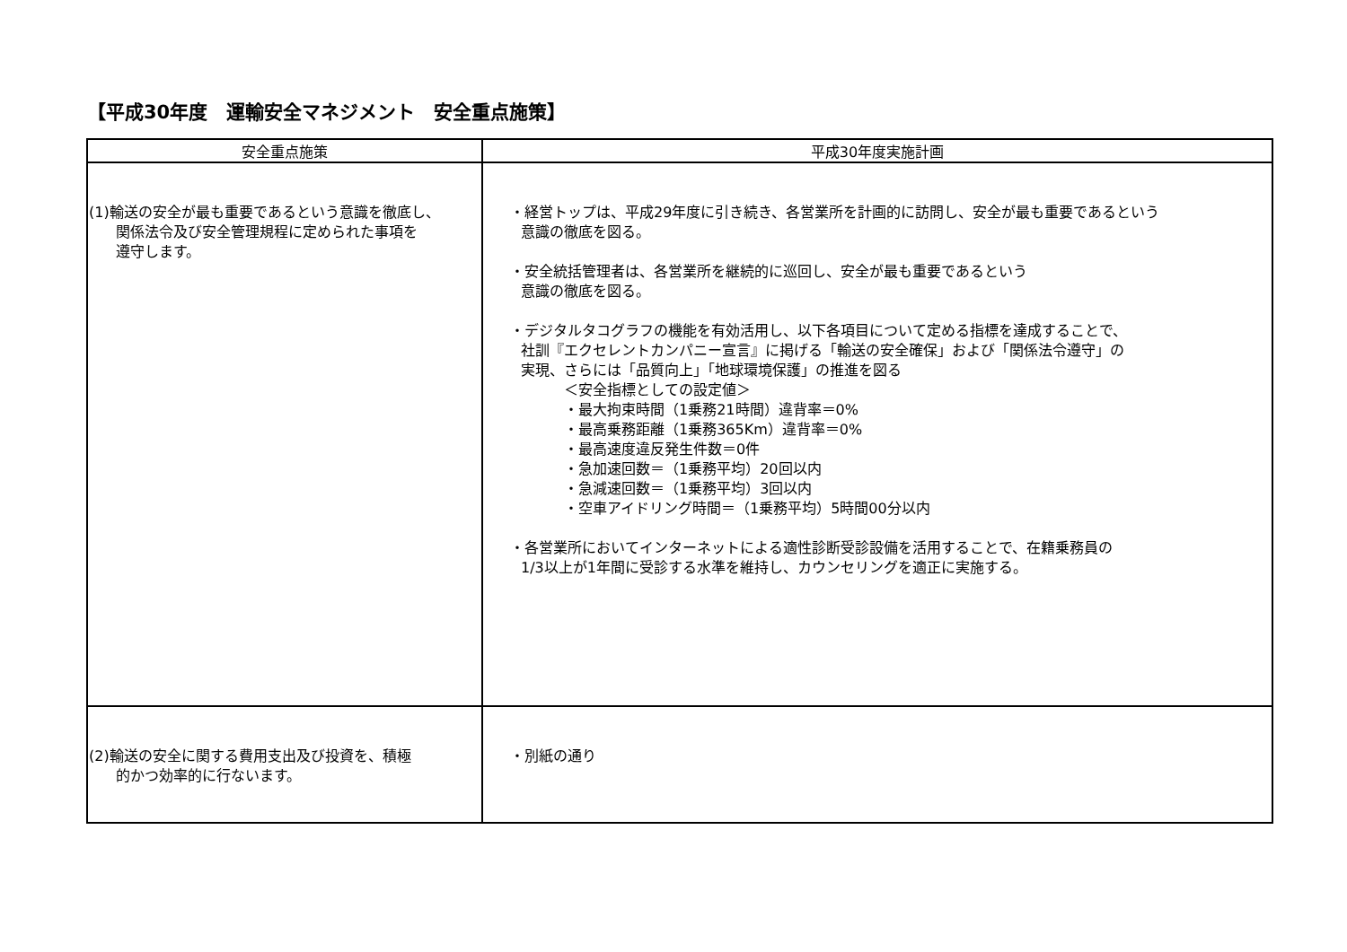【平成30年度　運輸安全マネジメント　安全重点施策】
| 安全重点施策 | 平成30年度実施計画 |
| --- | --- |
| (1)輸送の安全が最も重要であるという意識を徹底し、 関係法令及び安全管理規程に定められた事項を 遵守します。 | ・経営トップは、平成29年度に引き続き、各営業所を計画的に訪問し、安全が最も重要であるという 意識の徹底を図る。 ・安全統括管理者は、各営業所を継続的に巡回し、安全が最も重要であるという 意識の徹底を図る。 ・デジタルタコグラフの機能を有効活用し、以下各項目について定める指標を達成することで、 社訓『エクセレントカンパニー宣言』に掲げる「輸送の安全確保」および「関係法令遵守」の 実現、さらには「品質向上」「地球環境保護」の推進を図る ＜安全指標としての設定値＞ ・最大拘束時間（1乗務21時間）違背率＝0% ・最高乗務距離（1乗務365Km）違背率＝0% ・最高速度違反発生件数＝0件 ・急加速回数＝（1乗務平均）20回以内 ・急減速回数＝（1乗務平均）3回以内 ・空車アイドリング時間＝（1乗務平均）5時間00分以内 ・各営業所においてインターネットによる適性診断受診設備を活用することで、在籍乗務員の 1/3以上が1年間に受診する水準を維持し、カウンセリングを適正に実施する。 |
| (2)輸送の安全に関する費用支出及び投資を、積極 的かつ効率的に行ないます。 | ・別紙の通り |